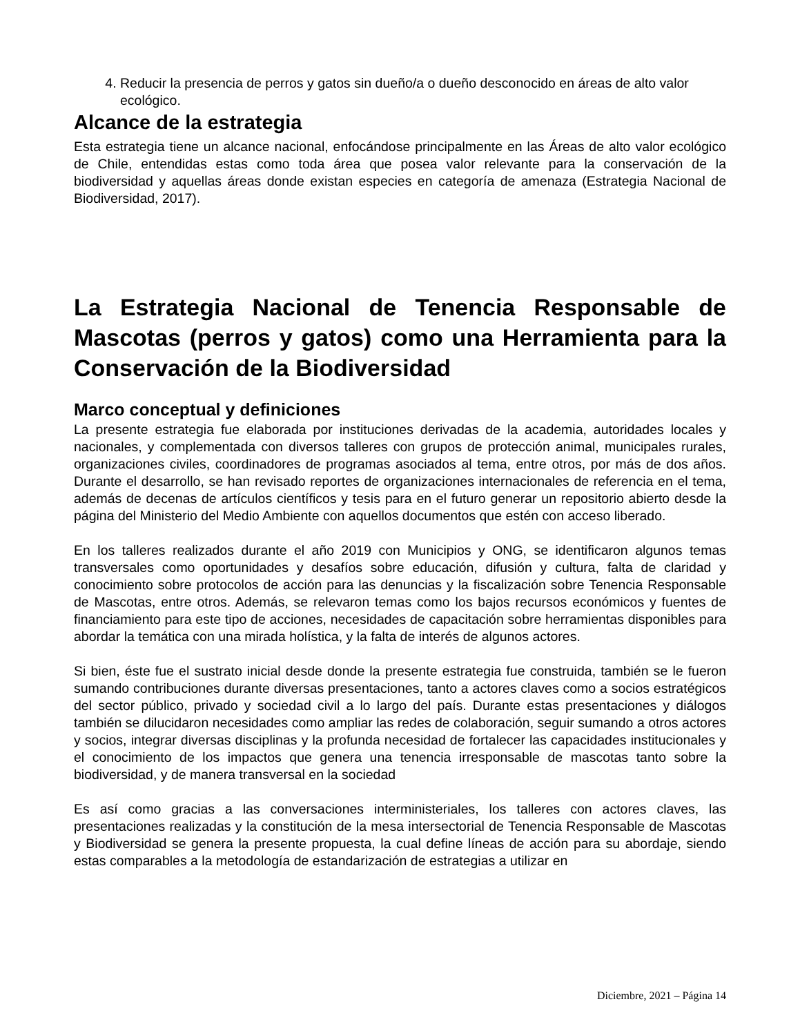4. Reducir la presencia de perros y gatos sin dueño/a o dueño desconocido en áreas de alto valor ecológico.
Alcance de la estrategia
Esta estrategia tiene un alcance nacional, enfocándose principalmente en las Áreas de alto valor ecológico de Chile, entendidas estas como toda área que posea valor relevante para la conservación de la biodiversidad y aquellas áreas donde existan especies en categoría de amenaza (Estrategia Nacional de Biodiversidad, 2017).
La Estrategia Nacional de Tenencia Responsable de Mascotas (perros y gatos) como una Herramienta para la Conservación de la Biodiversidad
Marco conceptual y definiciones
La presente estrategia fue elaborada por instituciones derivadas de la academia, autoridades locales y nacionales, y complementada con diversos talleres con grupos de protección animal, municipales rurales, organizaciones civiles, coordinadores de programas asociados al tema, entre otros, por más de dos años. Durante el desarrollo, se han revisado reportes de organizaciones internacionales de referencia en el tema, además de decenas de artículos científicos y tesis para en el futuro generar un repositorio abierto desde la página del Ministerio del Medio Ambiente con aquellos documentos que estén con acceso liberado.
En los talleres realizados durante el año 2019 con Municipios y ONG, se identificaron algunos temas transversales como oportunidades y desafíos sobre educación, difusión y cultura, falta de claridad y conocimiento sobre protocolos de acción para las denuncias y la fiscalización sobre Tenencia Responsable de Mascotas, entre otros. Además, se relevaron temas como los bajos recursos económicos y fuentes de financiamiento para este tipo de acciones, necesidades de capacitación sobre herramientas disponibles para abordar la temática con una mirada holística, y la falta de interés de algunos actores.
Si bien, éste fue el sustrato inicial desde donde la presente estrategia fue construida, también se le fueron sumando contribuciones durante diversas presentaciones, tanto a actores claves como a socios estratégicos del sector público, privado y sociedad civil a lo largo del país. Durante estas presentaciones y diálogos también se dilucidaron necesidades como ampliar las redes de colaboración, seguir sumando a otros actores y socios, integrar diversas disciplinas y la profunda necesidad de fortalecer las capacidades institucionales y el conocimiento de los impactos que genera una tenencia irresponsable de mascotas tanto sobre la biodiversidad, y de manera transversal en la sociedad
Es así como gracias a las conversaciones interministeriales, los talleres con actores claves, las presentaciones realizadas y la constitución de la mesa intersectorial de Tenencia Responsable de Mascotas y Biodiversidad se genera la presente propuesta, la cual define líneas de acción para su abordaje, siendo estas comparables a la metodología de estandarización de estrategias a utilizar en
Diciembre, 2021 – Página 14